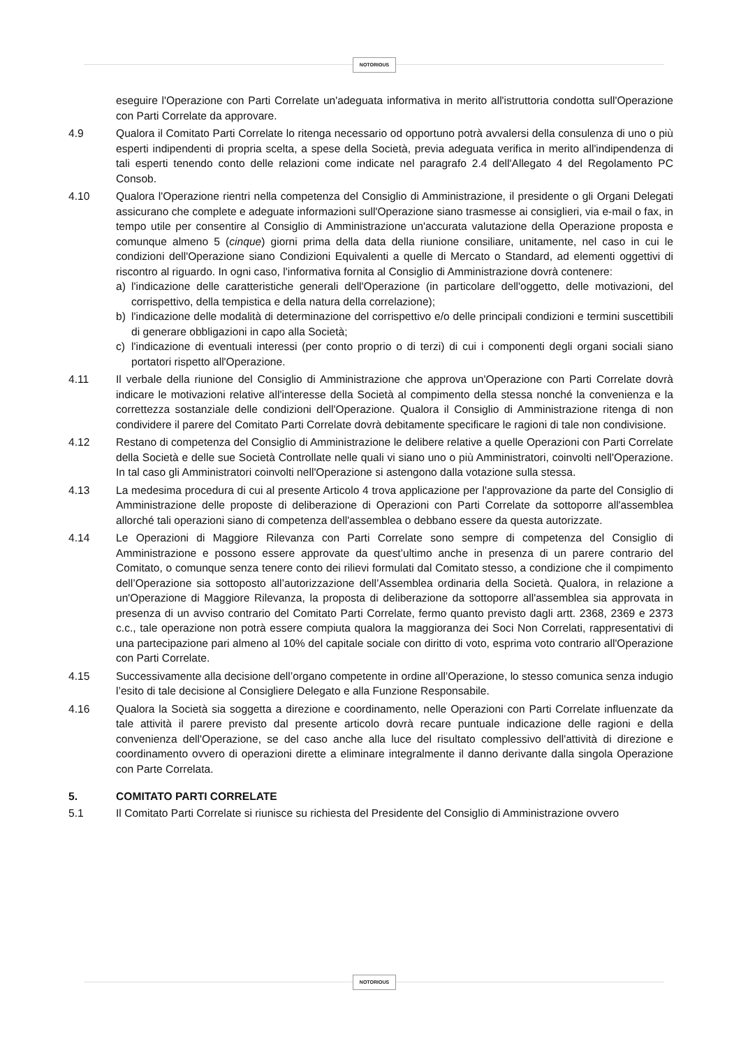NOTORIOUS
eseguire l'Operazione con Parti Correlate un'adeguata informativa in merito all'istruttoria condotta sull'Operazione con Parti Correlate da approvare.
4.9 Qualora il Comitato Parti Correlate lo ritenga necessario od opportuno potrà avvalersi della consulenza di uno o più esperti indipendenti di propria scelta, a spese della Società, previa adeguata verifica in merito all'indipendenza di tali esperti tenendo conto delle relazioni come indicate nel paragrafo 2.4 dell'Allegato 4 del Regolamento PC Consob.
4.10 Qualora l'Operazione rientri nella competenza del Consiglio di Amministrazione, il presidente o gli Organi Delegati assicurano che complete e adeguate informazioni sull'Operazione siano trasmesse ai consiglieri, via e-mail o fax, in tempo utile per consentire al Consiglio di Amministrazione un'accurata valutazione della Operazione proposta e comunque almeno 5 (cinque) giorni prima della data della riunione consiliare, unitamente, nel caso in cui le condizioni dell'Operazione siano Condizioni Equivalenti a quelle di Mercato o Standard, ad elementi oggettivi di riscontro al riguardo. In ogni caso, l'informativa fornita al Consiglio di Amministrazione dovrà contenere:
a) l'indicazione delle caratteristiche generali dell'Operazione (in particolare dell'oggetto, delle motivazioni, del corrispettivo, della tempistica e della natura della correlazione);
b) l'indicazione delle modalità di determinazione del corrispettivo e/o delle principali condizioni e termini suscettibili di generare obbligazioni in capo alla Società;
c) l'indicazione di eventuali interessi (per conto proprio o di terzi) di cui i componenti degli organi sociali siano portatori rispetto all'Operazione.
4.11 Il verbale della riunione del Consiglio di Amministrazione che approva un'Operazione con Parti Correlate dovrà indicare le motivazioni relative all'interesse della Società al compimento della stessa nonché la convenienza e la correttezza sostanziale delle condizioni dell'Operazione. Qualora il Consiglio di Amministrazione ritenga di non condividere il parere del Comitato Parti Correlate dovrà debitamente specificare le ragioni di tale non condivisione.
4.12 Restano di competenza del Consiglio di Amministrazione le delibere relative a quelle Operazioni con Parti Correlate della Società e delle sue Società Controllate nelle quali vi siano uno o più Amministratori, coinvolti nell'Operazione. In tal caso gli Amministratori coinvolti nell'Operazione si astengono dalla votazione sulla stessa.
4.13 La medesima procedura di cui al presente Articolo 4 trova applicazione per l'approvazione da parte del Consiglio di Amministrazione delle proposte di deliberazione di Operazioni con Parti Correlate da sottoporre all'assemblea allorché tali operazioni siano di competenza dell'assemblea o debbano essere da questa autorizzate.
4.14 Le Operazioni di Maggiore Rilevanza con Parti Correlate sono sempre di competenza del Consiglio di Amministrazione e possono essere approvate da quest’ultimo anche in presenza di un parere contrario del Comitato, o comunque senza tenere conto dei rilievi formulati dal Comitato stesso, a condizione che il compimento dell’Operazione sia sottoposto all’autorizzazione dell’Assemblea ordinaria della Società. Qualora, in relazione a un'Operazione di Maggiore Rilevanza, la proposta di deliberazione da sottoporre all'assemblea sia approvata in presenza di un avviso contrario del Comitato Parti Correlate, fermo quanto previsto dagli artt. 2368, 2369 e 2373 c.c., tale operazione non potrà essere compiuta qualora la maggioranza dei Soci Non Correlati, rappresentativi di una partecipazione pari almeno al 10% del capitale sociale con diritto di voto, esprima voto contrario all'Operazione con Parti Correlate.
4.15 Successivamente alla decisione dell’organo competente in ordine all’Operazione, lo stesso comunica senza indugio l’esito di tale decisione al Consigliere Delegato e alla Funzione Responsabile.
4.16 Qualora la Società sia soggetta a direzione e coordinamento, nelle Operazioni con Parti Correlate influenzate da tale attività il parere previsto dal presente articolo dovrà recare puntuale indicazione delle ragioni e della convenienza dell'Operazione, se del caso anche alla luce del risultato complessivo dell'attività di direzione e coordinamento ovvero di operazioni dirette a eliminare integralmente il danno derivante dalla singola Operazione con Parte Correlata.
5. COMITATO PARTI CORRELATE
5.1 Il Comitato Parti Correlate si riunisce su richiesta del Presidente del Consiglio di Amministrazione ovvero
NOTORIOUS